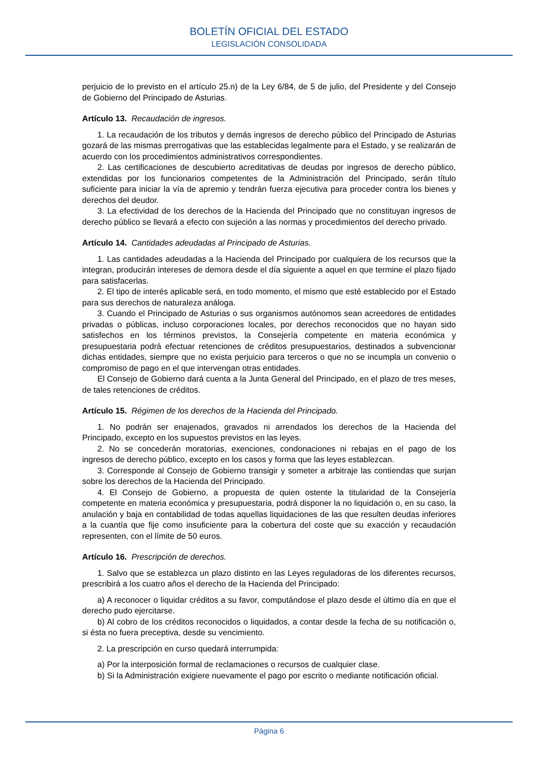BOLETÍN OFICIAL DEL ESTADO
LEGISLACIÓN CONSOLIDADA
perjuicio de lo previsto en el artículo 25.n) de la Ley 6/84, de 5 de julio, del Presidente y del Consejo de Gobierno del Principado de Asturias.
Artículo 13. Recaudación de ingresos.
1. La recaudación de los tributos y demás ingresos de derecho público del Principado de Asturias gozará de las mismas prerrogativas que las establecidas legalmente para el Estado, y se realizarán de acuerdo con los procedimientos administrativos correspondientes.
2. Las certificaciones de descubierto acreditativas de deudas por ingresos de derecho público, extendidas por los funcionarios competentes de la Administración del Principado, serán título suficiente para iniciar la vía de apremio y tendrán fuerza ejecutiva para proceder contra los bienes y derechos del deudor.
3. La efectividad de los derechos de la Hacienda del Principado que no constituyan ingresos de derecho público se llevará a efecto con sujeción a las normas y procedimientos del derecho privado.
Artículo 14. Cantidades adeudadas al Principado de Asturias.
1. Las cantidades adeudadas a la Hacienda del Principado por cualquiera de los recursos que la integran, producirán intereses de demora desde el día siguiente a aquel en que termine el plazo fijado para satisfacerlas.
2. El tipo de interés aplicable será, en todo momento, el mismo que esté establecido por el Estado para sus derechos de naturaleza análoga.
3. Cuando el Principado de Asturias o sus organismos autónomos sean acreedores de entidades privadas o públicas, incluso corporaciones locales, por derechos reconocidos que no hayan sido satisfechos en los términos previstos, la Consejería competente en materia económica y presupuestaria podrá efectuar retenciones de créditos presupuestarios, destinados a subvencionar dichas entidades, siempre que no exista perjuicio para terceros o que no se incumpla un convenio o compromiso de pago en el que intervengan otras entidades.
El Consejo de Gobierno dará cuenta a la Junta General del Principado, en el plazo de tres meses, de tales retenciones de créditos.
Artículo 15. Régimen de los derechos de la Hacienda del Principado.
1. No podrán ser enajenados, gravados ni arrendados los derechos de la Hacienda del Principado, excepto en los supuestos previstos en las leyes.
2. No se concederán moratorias, exenciones, condonaciones ni rebajas en el pago de los ingresos de derecho público, excepto en los casos y forma que las leyes establezcan.
3. Corresponde al Consejo de Gobierno transigir y someter a arbitraje las contiendas que surjan sobre los derechos de la Hacienda del Principado.
4. El Consejo de Gobierno, a propuesta de quien ostente la titularidad de la Consejería competente en materia económica y presupuestaria, podrá disponer la no liquidación o, en su caso, la anulación y baja en contabilidad de todas aquellas liquidaciones de las que resulten deudas inferiores a la cuantía que fije como insuficiente para la cobertura del coste que su exacción y recaudación representen, con el límite de 50 euros.
Artículo 16. Prescripción de derechos.
1. Salvo que se establezca un plazo distinto en las Leyes reguladoras de los diferentes recursos, prescribirá a los cuatro años el derecho de la Hacienda del Principado:
a) A reconocer o liquidar créditos a su favor, computándose el plazo desde el último día en que el derecho pudo ejercitarse.
b) Al cobro de los créditos reconocidos o liquidados, a contar desde la fecha de su notificación o, si ésta no fuera preceptiva, desde su vencimiento.
2. La prescripción en curso quedará interrumpida:
a) Por la interposición formal de reclamaciones o recursos de cualquier clase.
b) Si la Administración exigiere nuevamente el pago por escrito o mediante notificación oficial.
Página 6